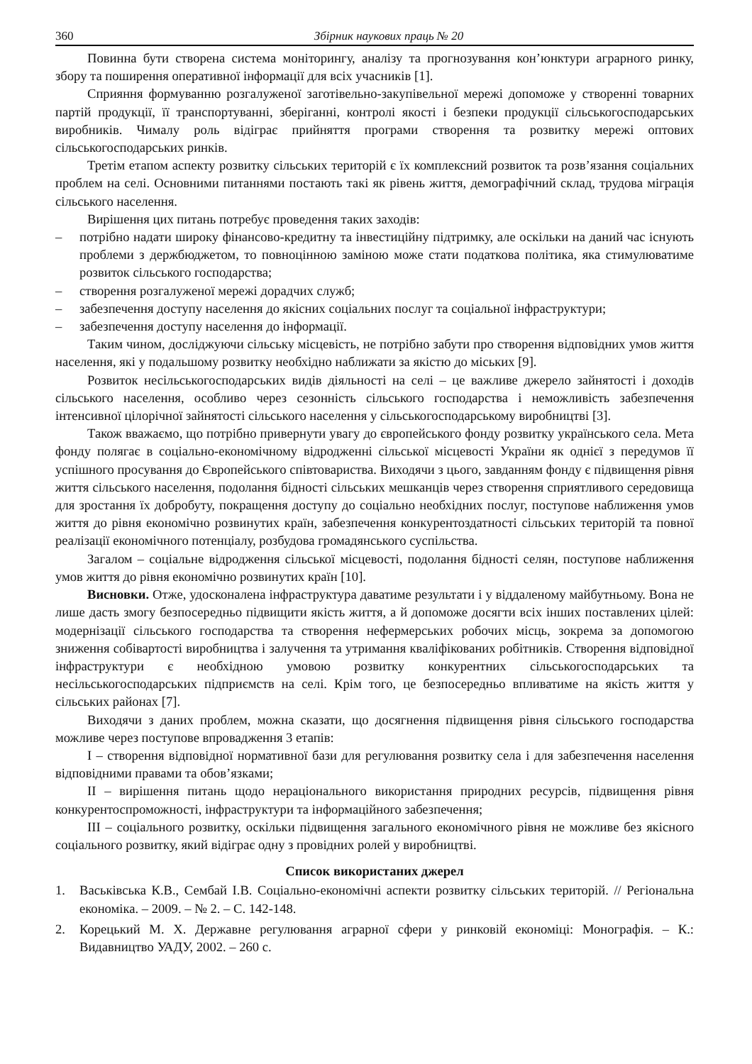360 Збірник наукових праць № 20
Повинна бути створена система моніторингу, аналізу та прогнозування кон’юнктури аграрного ринку, збору та поширення оперативної інформації для всіх учасників [1].
Сприяння формуванню розгалуженої заготівельно-закупівельної мережі допоможе у створенні товарних партій продукції, її транспортуванні, зберіганні, контролі якості і безпеки продукції сільськогосподарських виробників. Чималу роль відіграє прийняття програми створення та розвитку мережі оптових сільськогосподарських ринків.
Третім етапом аспекту розвитку сільських територій є їх комплексний розвиток та розв’язання соціальних проблем на селі. Основними питаннями постають такі як рівень життя, демографічний склад, трудова міграція сільського населення.
Вирішення цих питань потребує проведення таких заходів:
– потрібно надати широку фінансово-кредитну та інвестиційну підтримку, але оскільки на даний час існують проблеми з держбюджетом, то повноцінною заміною може стати податкова політика, яка стимулюватиме розвиток сільського господарства;
– створення розгалуженої мережі дорадчих служб;
– забезпечення доступу населення до якісних соціальних послуг та соціальної інфраструктури;
– забезпечення доступу населення до інформації.
Таким чином, досліджуючи сільську місцевість, не потрібно забути про створення відповідних умов життя населення, які у подальшому розвитку необхідно наближати за якістю до міських [9].
Розвиток несільськогосподарських видів діяльності на селі – це важливе джерело зайнятості і доходів сільського населення, особливо через сезонність сільського господарства і неможливість забезпечення інтенсивної цілорічної зайнятості сільського населення у сільськогосподарському виробництві [3].
Також вважаємо, що потрібно привернути увагу до європейського фонду розвитку українського села. Мета фонду полягає в соціально-економічному відродженні сільської місцевості України як однієї з передумов її успішного просування до Європейського співтовариства. Виходячи з цього, завданням фонду є підвищення рівня життя сільського населення, подолання бідності сільських мешканців через створення сприятливого середовища для зростання їх добробуту, покращення доступу до соціально необхідних послуг, поступове наближення умов життя до рівня економічно розвинутих країн, забезпечення конкурентоздатності сільських територій та повної реалізації економічного потенціалу, розбудова громадянського суспільства.
Загалом – соціальне відродження сільської місцевості, подолання бідності селян, поступове наближення умов життя до рівня економічно розвинутих країн [10].
Висновки. Отже, удосконалена інфраструктура даватиме результати і у віддаленому майбутньому. Вона не лише дасть змогу безпосередньо підвищити якість життя, а й допоможе досягти всіх інших поставлених цілей: модернізації сільського господарства та створення нефермерських робочих місць, зокрема за допомогою зниження собівартості виробництва і залучення та утримання кваліфікованих робітників. Створення відповідної інфраструктури є необхідною умовою розвитку конкурентних сільськогосподарських та несільськогосподарських підприємств на селі. Крім того, це безпосередньо впливатиме на якість життя у сільських районах [7].
Виходячи з даних проблем, можна сказати, що досягнення підвищення рівня сільського господарства можливе через поступове впровадження 3 етапів:
I – створення відповідної нормативної бази для регулювання розвитку села і для забезпечення населення відповідними правами та обов’язками;
II – вирішення питань щодо нераціонального використання природних ресурсів, підвищення рівня конкурентоспроможності, інфраструктури та інформаційного забезпечення;
III – соціального розвитку, оскільки підвищення загального економічного рівня не можливе без якісного соціального розвитку, який відіграє одну з провідних ролей у виробництві.
Список використаних джерел
1. Васьківська К.В., Сембай І.В. Соціально-економічні аспекти розвитку сільських територій. // Регіональна економіка. – 2009. – № 2. – С. 142-148.
2. Корецький М. Х. Державне регулювання аграрної сфери у ринковій економіці: Монографія. – К.: Видавництво УАДУ, 2002. – 260 с.